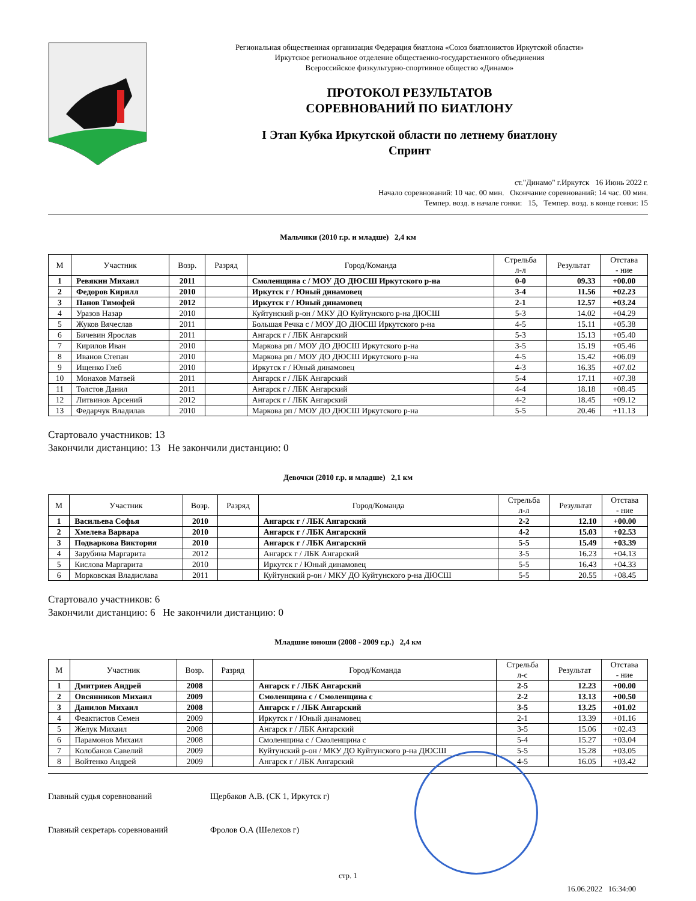Региональная общественная организация Федерация биатлона «Союз биатлонистов Иркутской области»
Иркутское региональное отделение общественно-государственного объединения
Всероссийское физкультурно-спортивное общество «Динамо»
ПРОТОКОЛ РЕЗУЛЬТАТОВ
СОРЕВНОВАНИЙ ПО БИАТЛОНУ
I Этап Кубка Иркутской области по летнему биатлону
Спринт
ст."Динамо" г.Иркутск 16 Июнь 2022 г.
Начало соревнований: 10 час. 00 мин. Окончание соревнований: 14 час. 00 мин.
Темпер. возд. в начале гонки: 15, Темпер. возд. в конце гонки: 15
Мальчики (2010 г.р. и младше) 2,4 км
| М | Участник | Возр. | Разряд | Город/Команда | Стрельба л-л | Результат | Отстава - ние |
| --- | --- | --- | --- | --- | --- | --- | --- |
| 1 | Ревякин Михаил | 2011 | | Смоленщина с / МОУ ДО ДЮСШ Иркутского р-на | 0-0 | 09.33 | +00.00 |
| 2 | Федоров Кирилл | 2010 | | Иркутск г / Юный динамовец | 3-4 | 11.56 | +02.23 |
| 3 | Панов Тимофей | 2012 | | Иркутск г / Юный динамовец | 2-1 | 12.57 | +03.24 |
| 4 | Уразов Назар | 2010 | | Куйтунский р-он / МКУ ДО Куйтунского р-на ДЮСШ | 5-3 | 14.02 | +04.29 |
| 5 | Жуков Вячеслав | 2011 | | Большая Речка с / МОУ ДО ДЮСШ Иркутского р-на | 4-5 | 15.11 | +05.38 |
| 6 | Бичевин Ярослав | 2011 | | Ангарск г / ЛБК Ангарский | 5-3 | 15.13 | +05.40 |
| 7 | Кирилов Иван | 2010 | | Маркова рп / МОУ ДО ДЮСШ Иркутского р-на | 3-5 | 15.19 | +05.46 |
| 8 | Иванов Степан | 2010 | | Маркова рп / МОУ ДО ДЮСШ Иркутского р-на | 4-5 | 15.42 | +06.09 |
| 9 | Ищенко Глеб | 2010 | | Иркутск г / Юный динамовец | 4-3 | 16.35 | +07.02 |
| 10 | Монахов Матвей | 2011 | | Ангарск г / ЛБК Ангарский | 5-4 | 17.11 | +07.38 |
| 11 | Толстов Данил | 2011 | | Ангарск г / ЛБК Ангарский | 4-4 | 18.18 | +08.45 |
| 12 | Литвинов Арсений | 2012 | | Ангарск г / ЛБК Ангарский | 4-2 | 18.45 | +09.12 |
| 13 | Федарчук Владилав | 2010 | | Маркова рп / МОУ ДО ДЮСШ Иркутского р-на | 5-5 | 20.46 | +11.13 |
Стартовало участников: 13
Закончили дистанцию: 13 Не закончили дистанцию: 0
Девочки (2010 г.р. и младше) 2,1 км
| М | Участник | Возр. | Разряд | Город/Команда | Стрельба л-л | Результат | Отстава - ние |
| --- | --- | --- | --- | --- | --- | --- | --- |
| 1 | Васильева Софья | 2010 | | Ангарск г / ЛБК Ангарский | 2-2 | 12.10 | +00.00 |
| 2 | Хмелева Варвара | 2010 | | Ангарск г / ЛБК Ангарский | 4-2 | 15.03 | +02.53 |
| 3 | Подваркова Виктория | 2010 | | Ангарск г / ЛБК Ангарский | 5-5 | 15.49 | +03.39 |
| 4 | Зарубина Маргарита | 2012 | | Ангарск г / ЛБК Ангарский | 3-5 | 16.23 | +04.13 |
| 5 | Кислова Маргарита | 2010 | | Иркутск г / Юный динамовец | 5-5 | 16.43 | +04.33 |
| 6 | Морковская Владислава | 2011 | | Куйтунский р-он / МКУ ДО Куйтунского р-на ДЮСШ | 5-5 | 20.55 | +08.45 |
Стартовало участников: 6
Закончили дистанцию: 6 Не закончили дистанцию: 0
Младшие юноши (2008 - 2009 г.р.) 2,4 км
| М | Участник | Возр. | Разряд | Город/Команда | Стрельба л-с | Результат | Отстава - ние |
| --- | --- | --- | --- | --- | --- | --- | --- |
| 1 | Дмитриев Андрей | 2008 | | Ангарск г / ЛБК Ангарский | 2-5 | 12.23 | +00.00 |
| 2 | Овсянников Михаил | 2009 | | Смоленщина с / Смоленщина с | 2-2 | 13.13 | +00.50 |
| 3 | Данилов Михаил | 2008 | | Ангарск г / ЛБК Ангарский | 3-5 | 13.25 | +01.02 |
| 4 | Феактистов Семен | 2009 | | Иркутск г / Юный динамовец | 2-1 | 13.39 | +01.16 |
| 5 | Желук Михаил | 2008 | | Ангарск г / ЛБК Ангарский | 3-5 | 15.06 | +02.43 |
| 6 | Парамонов Михаил | 2008 | | Смоленщина с / Смоленщина с | 5-4 | 15.27 | +03.04 |
| 7 | Колобанов Савелий | 2009 | | Куйтунский р-он / МКУ ДО Куйтунского р-на ДЮСШ | 5-5 | 15.28 | +03.05 |
| 8 | Войтенко Андрей | 2009 | | Ангарск г / ЛБК Ангарский | 4-5 | 16.05 | +03.42 |
Главный судья соревнований Щербаков А.В. (СК 1, Иркутск г)
Главный секретарь соревнований Фролов О.А (Шелехов г)
стр. 1
16.06.2022 16:34:00